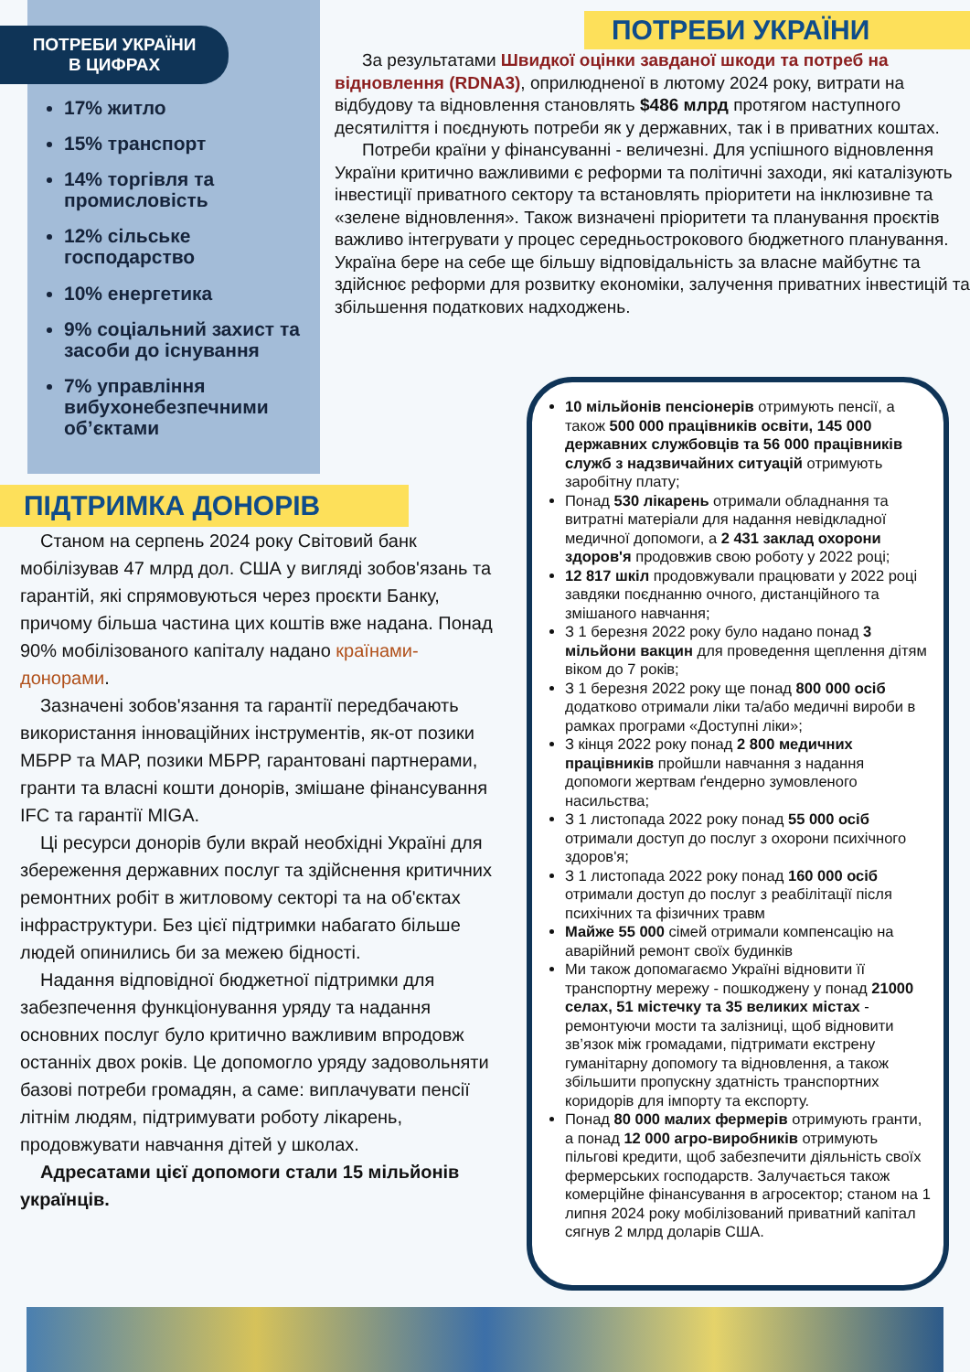ПОТРЕБИ УКРАЇНИ
В ЦИФРАХ
17% житло
15% транспорт
14% торгівля та промисловість
12% сільське господарство
10% енергетика
9% соціальний захист та засоби до існування
7% управління вибухонебезпечними об’єктами
ПОТРЕБИ УКРАЇНИ
За результатами Швидкої оцінки завданої шкоди та потреб на відновлення (RDNA3), оприлюдненої в лютому 2024 року, витрати на відбудову та відновлення становлять $486 млрд протягом наступного десятиліття і поєднують потреби як у державних, так і в приватних коштах.
Потреби країни у фінансуванні - величезні. Для успішного відновлення України критично важливими є реформи та політичні заходи, які каталізують інвестиції приватного сектору та встановлять пріоритети на інклюзивне та «зелене відновлення». Також визначені пріоритети та планування проєктів важливо інтегрувати у процес середньострокового бюджетного планування. Україна бере на себе ще більшу відповідальність за власне майбутнє та здійснює реформи для розвитку економіки, залучення приватних інвестицій та збільшення податкових надходжень.
ПІДТРИМКА ДОНОРІВ
Станом на серпень 2024 року Світовий банк мобілізував 47 млрд дол. США у вигляді зобов'язань та гарантій, які спрямовуються через проєкти Банку, причому більша частина цих коштів вже надана. Понад 90% мобілізованого капіталу надано країнами-донорами.
Зазначені зобов'язання та гарантії передбачають використання інноваційних інструментів, як-от позики МБРР та МАР, позики МБРР, гарантовані партнерами, гранти та власні кошти донорів, змішане фінансування IFC та гарантії MIGA.
Ці ресурси донорів були вкрай необхідні Україні для збереження державних послуг та здійснення критичних ремонтних робіт в житловому секторі та на об'єктах інфраструктури. Без цієї підтримки набагато більше людей опинились би за межею бідності.
Надання відповідної бюджетної підтримки для забезпечення функціонування уряду та надання основних послуг було критично важливим впродовж останніх двох років. Це допомогло уряду задовольняти базові потреби громадян, а саме: виплачувати пенсії літнім людям, підтримувати роботу лікарень, продовжувати навчання дітей у школах.
Адресатами цієї допомоги стали 15 мільйонів українців.
10 мільйонів пенсіонерів отримують пенсії, а також 500 000 працівників освіти, 145 000 державних службовців та 56 000 працівників служб з надзвичайних ситуацій отримують заробітну плату;
Понад 530 лікарень отримали обладнання та витратні матеріали для надання невідкладної медичної допомоги, а 2 431 заклад охорони здоров'я продовжив свою роботу у 2022 році;
12 817 шкіл продовжували працювати у 2022 році завдяки поєднанню очного, дистанційного та змішаного навчання;
З 1 березня 2022 року було надано понад 3 мільйони вакцин для проведення щеплення дітям віком до 7 років;
З 1 березня 2022 року ще понад 800 000 осіб додатково отримали ліки та/або медичні вироби в рамках програми «Доступні ліки»;
З кінця 2022 року понад 2 800 медичних працівників пройшли навчання з надання допомоги жертвам ґендерно зумовленого насильства;
З 1 листопада 2022 року понад 55 000 осіб отримали доступ до послуг з охорони психічного здоров'я;
З 1 листопада 2022 року понад 160 000 осіб отримали доступ до послуг з реабілітації після психічних та фізичних травм
Майже 55 000 сімей отримали компенсацію на аварійний ремонт своїх будинків
Ми також допомагаємо Україні відновити її транспортну мережу - пошкоджену у понад 21000 селах, 51 містечку та 35 великих містах - ремонтуючи мости та залізниці, щоб відновити зв’язок між громадами, підтримати екстрену гуманітарну допомогу та відновлення, а також збільшити пропускну здатність транспортних коридорів для імпорту та експорту.
Понад 80 000 малих фермерів отримують гранти, а понад 12 000 агро-виробників отримують пільгові кредити, щоб забезпечити діяльність своїх фермерських господарств. Залучається також комерційне фінансування в агросектор; станом на 1 липня 2024 року мобілізований приватний капітал сягнув 2 млрд доларів США.